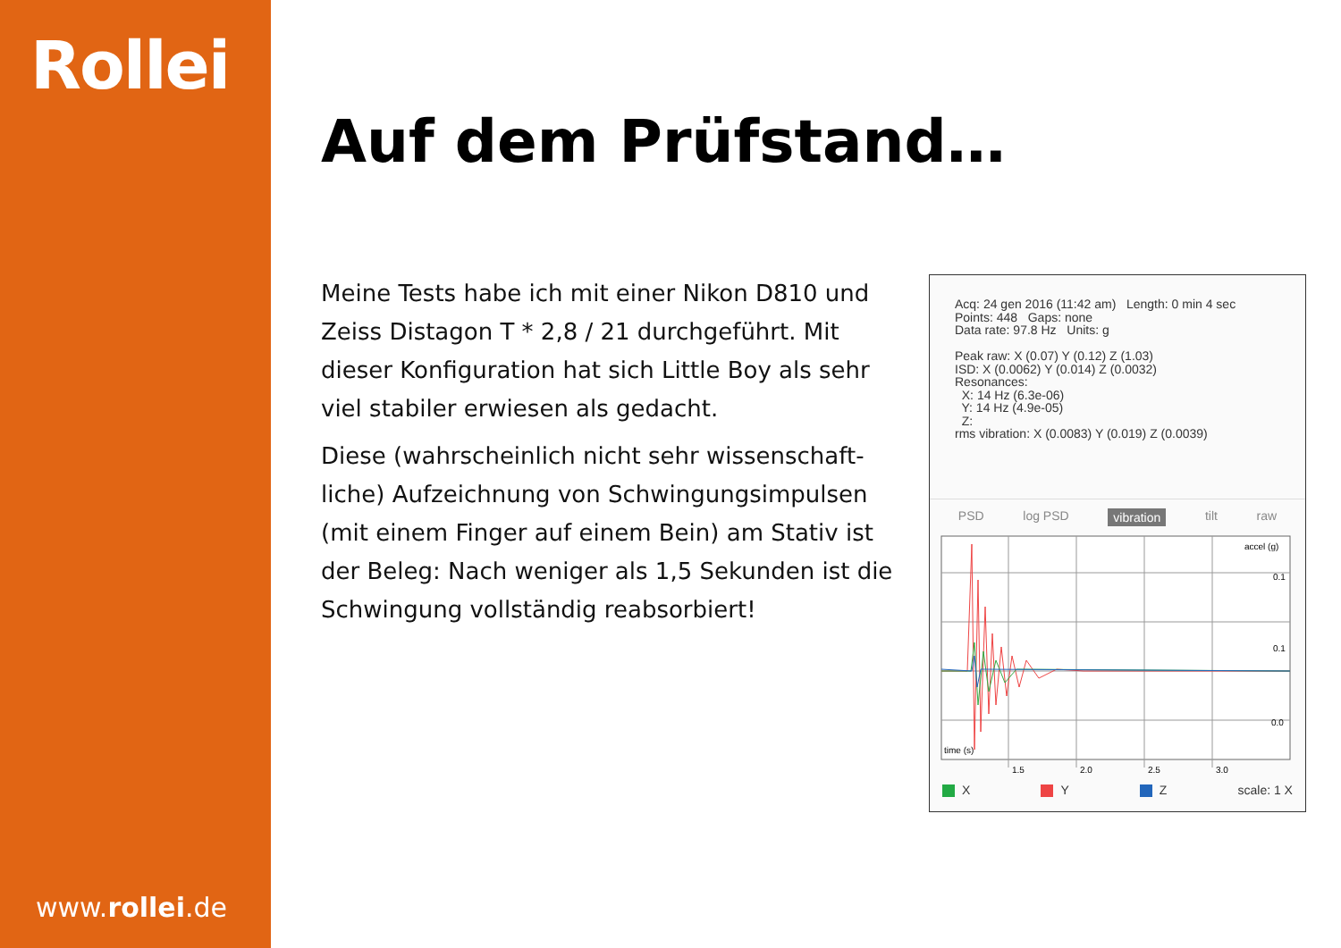Rollei
www.rollei.de
Auf dem Prüfstand…
Meine Tests habe ich mit einer Nikon D810 und Zeiss Distagon T * 2,8 / 21 durchgeführt. Mit dieser Konfiguration hat sich Little Boy als sehr viel stabiler erwiesen als gedacht.
Diese (wahrscheinlich nicht sehr wissenschaft-liche) Aufzeichnung von Schwingungsimpulsen (mit einem Finger auf einem Bein) am Stativ ist der Beleg: Nach weniger als 1,5 Sekunden ist die Schwingung vollständig reabsorbiert!
Acq: 24 gen 2016 (11:42 am) Length: 0 min 4 sec
Points: 448 Gaps: none
Data rate: 97.8 Hz Units: g
Peak raw: X (0.07) Y (0.12) Z (1.03)
ISD: X (0.0062) Y (0.014) Z (0.0032)
Resonances:
X: 14 Hz (6.3e-06)
Y: 14 Hz (4.9e-05)
Z:
rms vibration: X (0.0083) Y (0.019) Z (0.0039)
PSD log PSD vibration tilt raw
accel (g)
0.1
0.1
0.0
time (s)
1.5
2.0
2.5
3.0
X Y Z scale: 1 X